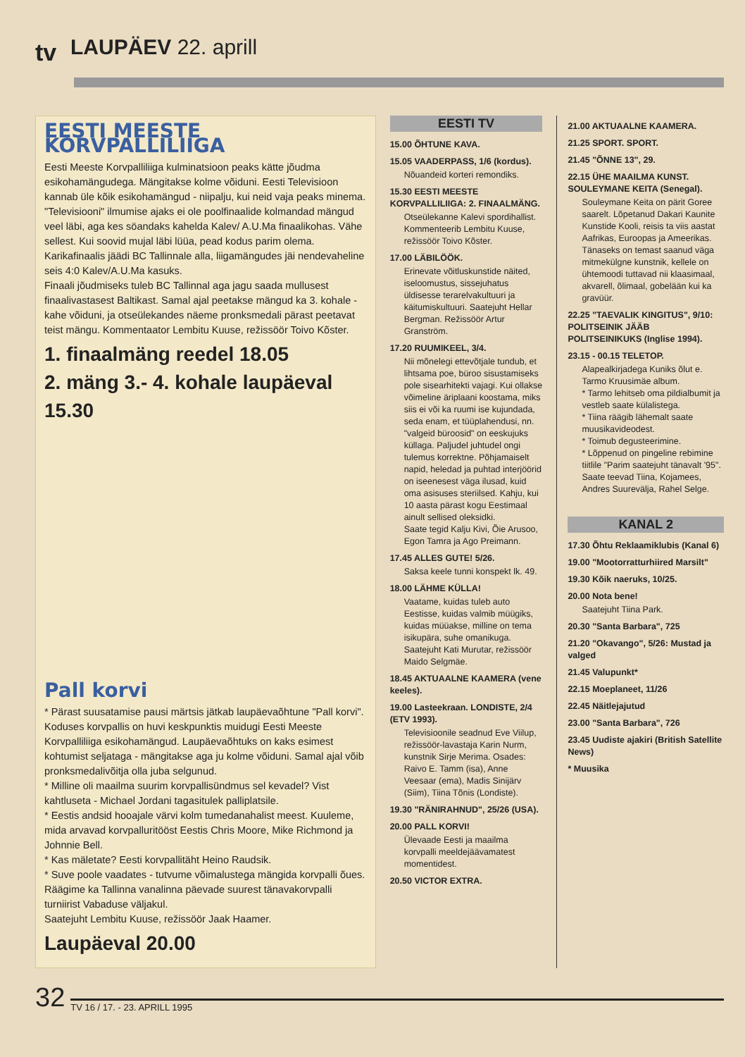tv
LAUPÄEV 22. aprill
EESTI MEESTE KORVPALLILIIGA
Eesti Meeste Korvpalliliiga kulminatsioon peaks kätte jõudma esikohamängudega. Mängitakse kolme võiduni. Eesti Televisioon kannab üle kõik esikohamängud - niipalju, kui neid vaja peaks minema.
"Televisiooni" ilmumise ajaks ei ole poolfinaalide kolmandad mängud veel läbi, aga kes söandaks kahelda Kalev/ A.U.Ma finaalikohas. Vähe sellest. Kui soovid mujal läbi lüüa, pead kodus parim olema. Karikafinaalis jäädi BC Tallinnale alla, liigamängudes jäi nendevaheline seis 4:0 Kalev/A.U.Ma kasuks.
Finaali jõudmiseks tuleb BC Tallinnal aga jagu saada mullusest finaalivastasest Baltikast. Samal ajal peetakse mängud ka 3. kohale - kahe võiduni, ja otseülekandes näeme pronksmedali pärast peetavat teist mängu. Kommentaator Lembitu Kuuse, režissöör Toivo Kõster.
1. finaalmäng reedel 18.05
2. mäng 3.- 4. kohale laupäeval 15.30
Pall korvi
* Pärast suusatamise pausi märtsis jätkab laupäevaõhtune "Pall korvi". Koduses korvpallis on huvi keskpunktis muidugi Eesti Meeste Korvpalliliiga esikohamängud. Laupäevaõhtuks on kaks esimest kohtumist seljataga - mängitakse aga ju kolme võiduni. Samal ajal võib pronksmedalivõitja olla juba selgunud.
* Milline oli maailma suurim korvpallisündmus sel kevadel? Vist kahtluseta - Michael Jordani tagasitulek palliplatsile.
* Eestis andsid hooajale värvi kolm tumedanahalist meest. Kuuleme, mida arvavad korvpalluritööst Eestis Chris Moore, Mike Richmond ja Johnnie Bell.
* Kas mäletate? Eesti korvpallitäht Heino Raudsik.
* Suve poole vaadates - tutvume võimalustega mängida korvpalli õues. Räägime ka Tallinna vanalinna päevade suurest tänavakorvpalli turniirist Vabaduse väljakul.
Saatejuht Lembitu Kuuse, režissöör Jaak Haamer.
Laupäeval 20.00
EESTI TV
15.00 ÕHTUNE KAVA.
15.05 VAADERPASS, 1/6 (kordus).
Nõuandeid korteri remondiks.
15.30 EESTI MEESTE KORVPALLILIIGA: 2. FINAALMÄNG.
Otseülekanne Kalevi spordihallist. Kommenteerib Lembitu Kuuse, režissöör Toivo Kõster.
17.00 LÄBILÖÖK.
Erinevate võitluskunstide näited, iseloomustus, sissejuhatus üldisesse terarelvakultuuri ja käitumiskultuuri. Saatejuht Hellar Bergman. Režissöör Artur Granström.
17.20 RUUMIKEEL, 3/4.
Nii mõnelegi ettevõtjale tundub, et lihtsama poe, büroo sisustamiseks pole sisearhitekti vajagi. Kui ollakse võimeline äriplaani koostama, miks siis ei või ka ruumi ise kujundada, seda enam, et tüüplahendusi, nn. "valgeid büroosid" on eeskujuks küllaga. Paljudel juhtudel ongi tulemus korrektne. Põhjamaiselt napid, heledad ja puhtad interjöörid on iseenesest väga ilusad, kuid oma asisuses steriilsed. Kahju, kui 10 aasta pärast kogu Eestimaal ainult sellised oleksidki.
Saate tegid Kalju Kivi, Õie Arusoo, Egon Tamra ja Ago Preimann.
17.45 ALLES GUTE! 5/26.
Saksa keele tunni konspekt lk. 49.
18.00 LÄHME KÜLLA!
Vaatame, kuidas tuleb auto Eestisse, kuidas valmib müügiks, kuidas müüakse, milline on tema isikupära, suhe omanikuga.
Saatejuht Kati Murutar, režissöör Maido Selgmäe.
18.45 AKTUAALNE KAAMERA (vene keeles).
19.00 Lasteekraan. LONDISTE, 2/4 (ETV 1993).
Televisioonile seadnud Eve Viilup, režissöör-lavastaja Karin Nurm, kunstnik Sirje Merima. Osades: Raivo E. Tamm (isa), Anne Veesaar (ema), Madis Sinijärv (Siim), Tiina Tõnis (Londiste).
19.30 "RÄNIRAHNUD", 25/26 (USA).
20.00 PALL KORVI!
Ülevaade Eesti ja maailma korvpalli meeldejäävamatest momentidest.
20.50 VICTOR EXTRA.
21.00 AKTUAALNE KAAMERA.
21.25 SPORT. SPORT.
21.45 "ÕNNE 13", 29.
22.15 ÜHE MAAILMA KUNST. SOULEYMANE KEITA (Senegal).
Souleymane Keita on pärit Goree saarelt. Lõpetanud Dakari Kaunite Kunstide Kooli, reisis ta viis aastat Aafrikas, Euroopas ja Ameerikas. Tänaseks on temast saanud väga mitmekülgne kunstnik, kellele on ühtemoodi tuttavad nii klaasimaal, akvarell, õlimaal, gobelään kui ka gravüür.
22.25 "TAEVALIK KINGITUS", 9/10: POLITSEINIK JÄÄB POLITSEINIKUKS (Inglise 1994).
23.15 - 00.15 TELETOP.
Alapealkirjadega Kuniks õlut e. Tarmo Kruusimäe album.
* Tarmo lehitseb oma pildialbumit ja vestleb saate külalistega.
* Tiina räägib lähemalt saate muusikavideodest.
* Toimub degusteerimine.
* Lõppenud on pingeline rebimine tiitlile "Parim saatejuht tänavalt '95".
Saate teevad Tiina, Kojamees, Andres Suurevälja, Rahel Selge.
KANAL 2
17.30 Õhtu Reklaamiklubis (Kanal 6)
19.00 "Mootorratturhiired Marsilt"
19.30 Kõik naeruks, 10/25.
20.00 Nota bene!
Saatejuht Tiina Park.
20.30 "Santa Barbara", 725
21.20 "Okavango", 5/26: Mustad ja valged
21.45 Valupunkt*
22.15 Moeplaneet, 11/26
22.45 Näitlejajutud
23.00 "Santa Barbara", 726
23.45 Uudiste ajakiri (British Satellite News)
* Muusika
32 TV 16 / 17. - 23. APRILL 1995